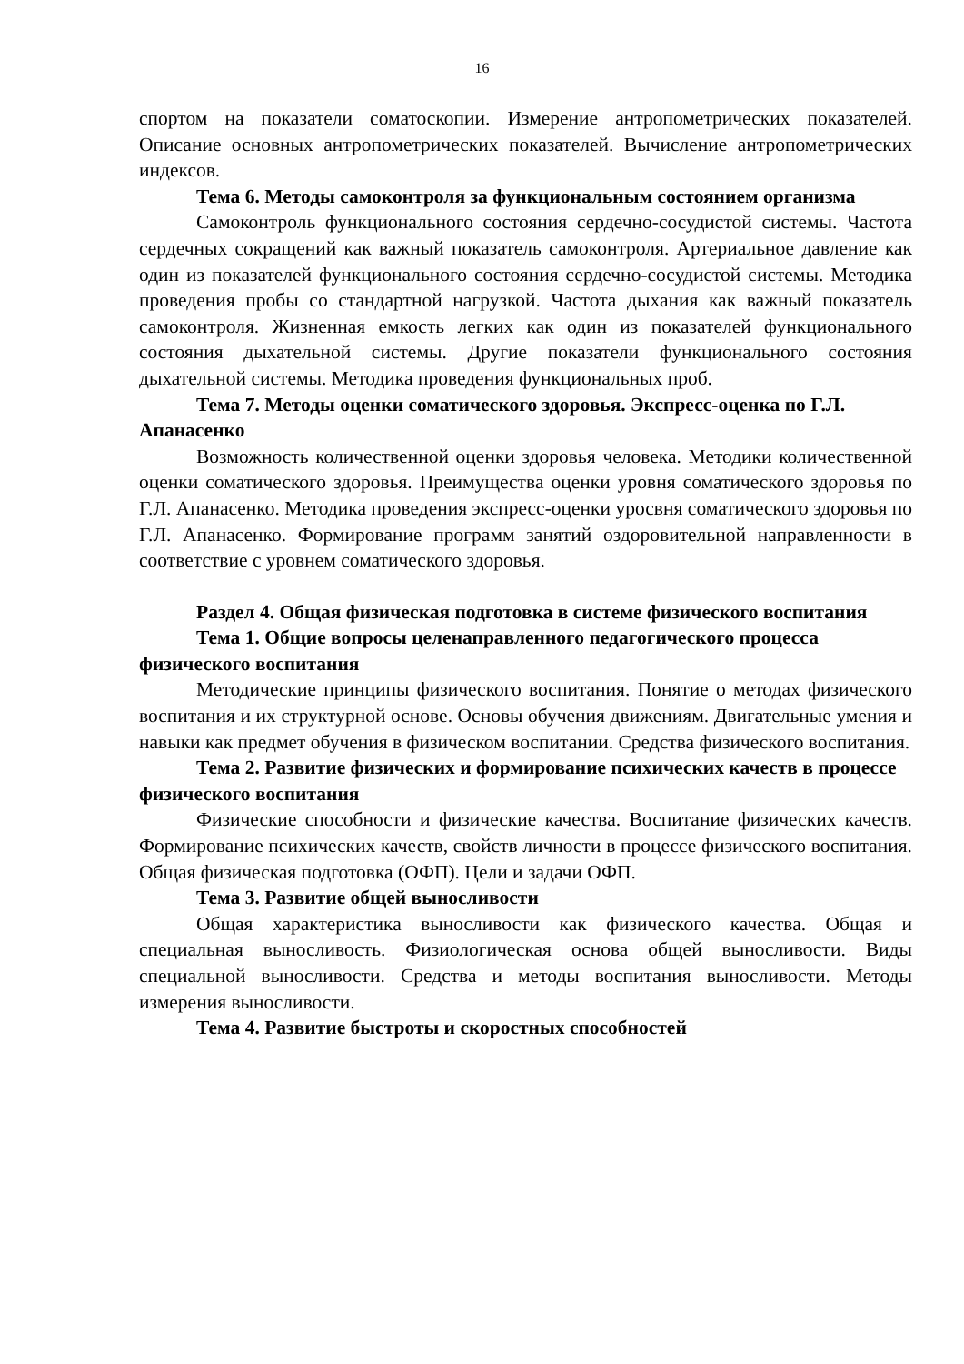16
спортом на показатели соматоскопии. Измерение антропометрических показателей. Описание основных антропометрических показателей. Вычисление антропометрических индексов.
Тема 6. Методы самоконтроля за функциональным состоянием организма
Самоконтроль функционального состояния сердечно-сосудистой системы. Частота сердечных сокращений как важный показатель самоконтроля. Артериальное давление как один из показателей функционального состояния сердечно-сосудистой системы. Методика проведения пробы со стандартной нагрузкой. Частота дыхания как важный показатель самоконтроля. Жизненная емкость легких как один из показателей функционального состояния дыхательной системы. Другие показатели функционального состояния дыхательной системы. Методика проведения функциональных проб.
Тема 7. Методы оценки соматического здоровья. Экспресс-оценка по Г.Л. Апанасенко
Возможность количественной оценки здоровья человека. Методики количественной оценки соматического здоровья. Преимущества оценки уровня соматического здоровья по Г.Л. Апанасенко. Методика проведения экспресс-оценки уросвня соматического здоровья по Г.Л. Апанасенко. Формирование программ занятий оздоровительной направленности в соответствие с уровнем соматического здоровья.
Раздел 4. Общая физическая подготовка в системе физического воспитания
Тема 1. Общие вопросы целенаправленного педагогического процесса физического воспитания
Методические принципы физического воспитания. Понятие о методах физического воспитания и их структурной основе. Основы обучения движениям. Двигательные умения и навыки как предмет обучения в физическом воспитании. Средства физического воспитания.
Тема 2. Развитие физических и формирование психических качеств в процессе физического воспитания
Физические способности и физические качества. Воспитание физических качеств. Формирование психических качеств, свойств личности в процессе физического воспитания. Общая физическая подготовка (ОФП). Цели и задачи ОФП.
Тема 3. Развитие общей выносливости
Общая характеристика выносливости как физического качества. Общая и специальная выносливость. Физиологическая основа общей выносливости. Виды специальной выносливости. Средства и методы воспитания выносливости. Методы измерения выносливости.
Тема 4. Развитие быстроты и скоростных способностей